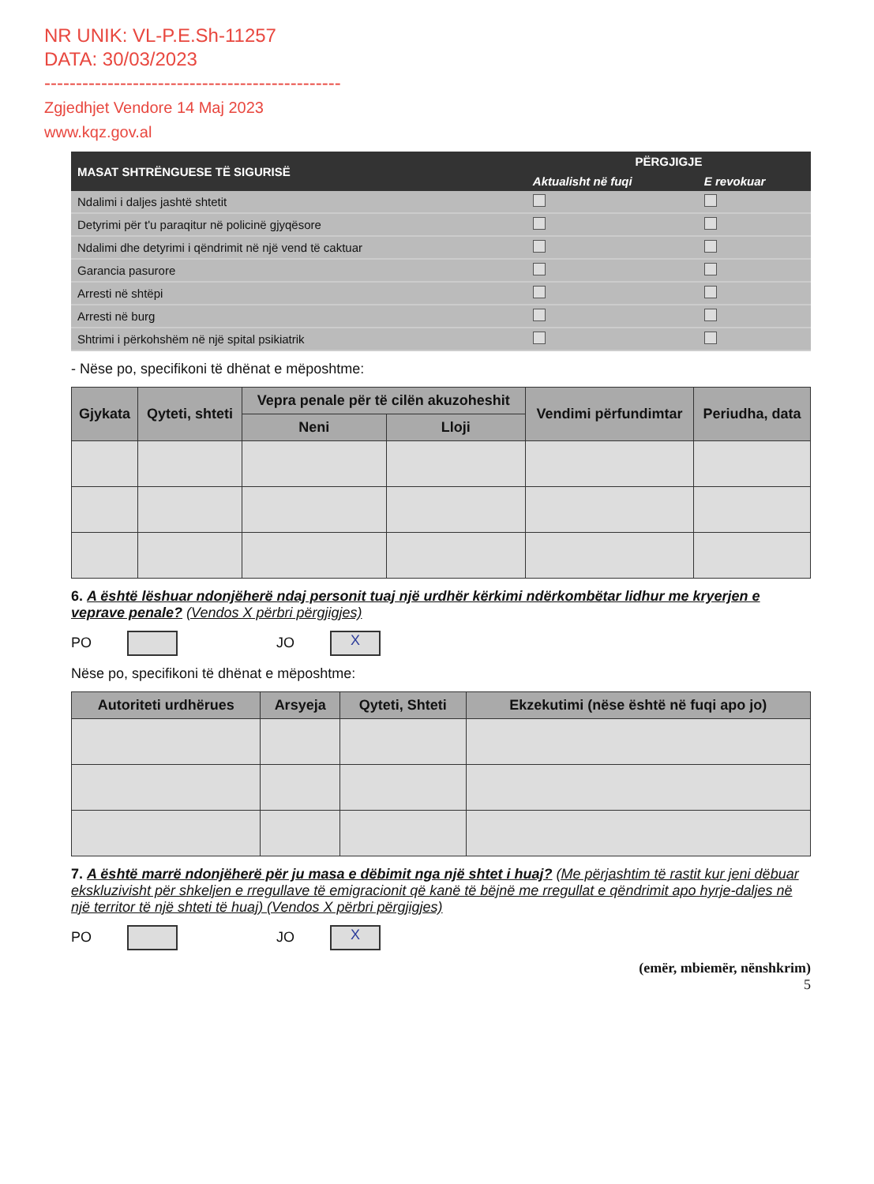NR UNIK: VL-P.E.Sh-11257
DATA: 30/03/2023
-----------------------------------------------
Zgjedhjet Vendore 14 Maj 2023
www.kqz.gov.al
| MASAT SHTRËNGUESE TË SIGURISË | PËRGJIGJE | |
| --- | --- | --- |
| | Aktualisht në fuqi | E revokuar |
| Ndalimi i daljes jashtë shtetit | | |
| Detyrimi për t'u paraqitur në policinë gjyqësore | | |
| Ndalimi dhe detyrimi i qëndrimit në një vend të caktuar | | |
| Garancia pasurore | | |
| Arresti në shtëpi | | |
| Arresti në burg | | |
| Shtrimi i përkohshëm në një spital psikiatrik | | |
- Nëse po, specifikoni të dhënat e mëposhtme:
| Gjykata | Qyteti, shteti | Vepra penale për të cilën akuzoheshit | | Vendimi përfundimtar | Periudha, data |
| --- | --- | --- | --- | --- | --- |
| | | Neni | Lloji | | |
6. A është lëshuar ndonjëherë ndaj personit tuaj një urdhër kërkimi ndërkombëtar lidhur me kryerjen e veprave penale? (Vendos X përbri përgjigjes)
PO JO X
Nëse po, specifikoni të dhënat e mëposhtme:
| Autoriteti urdhërues | Arsyeja | Qyteti, Shteti | Ekzekutimi (nëse është në fuqi apo jo) |
| --- | --- | --- | --- |
7. A është marrë ndonjëherë për ju masa e dëbimit nga një shtet i huaj? (Me përjashtim të rastit kur jeni dëbuar ekskluzivisht për shkeljen e rregullave të emigracionit që kanë të bëjnë me rregullat e qëndrimit apo hyrje-daljes në një territor të një shteti të huaj) (Vendos X përbri përgjigjes)
PO JO X
(emër, mbiemër, nënshkrim)
5